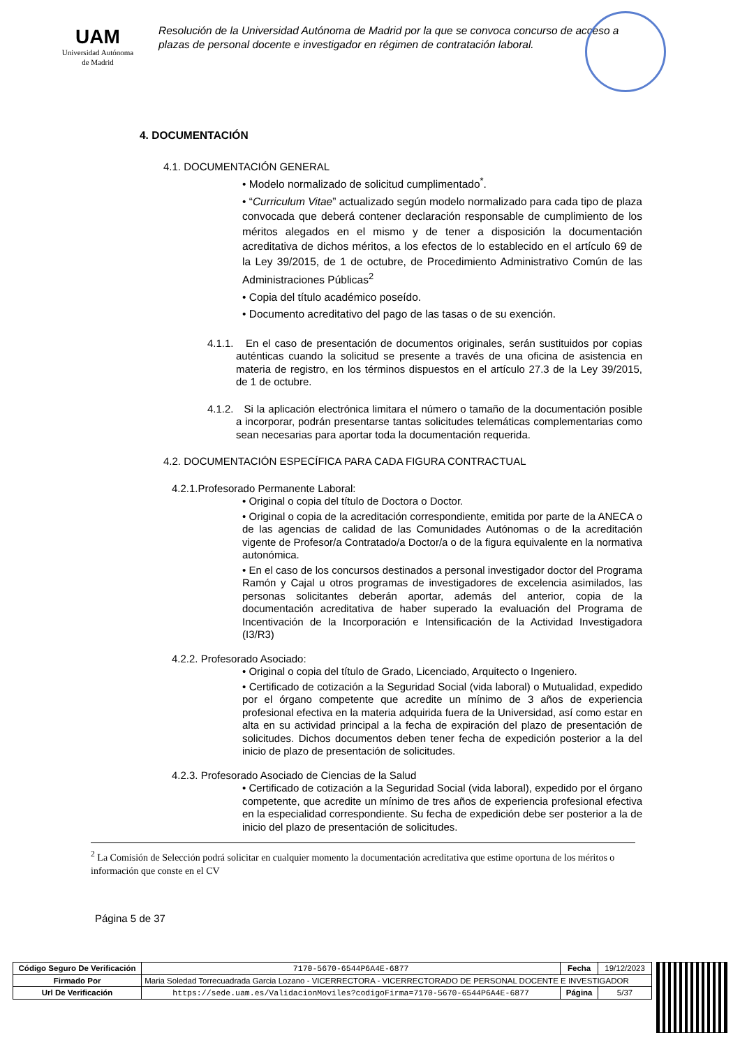UAM
Universidad Autónoma
de Madrid
Resolución de la Universidad Autónoma de Madrid por la que se convoca concurso de acceso a plazas de personal docente e investigador en régimen de contratación laboral.
4. DOCUMENTACIÓN
4.1. DOCUMENTACIÓN GENERAL
• Modelo normalizado de solicitud cumplimentado<sup>*</sup>.
• “Curriculum Vitae” actualizado según modelo normalizado para cada tipo de plaza convocada que deberá contener declaración responsable de cumplimiento de los méritos alegados en el mismo y de tener a disposición la documentación acreditativa de dichos méritos, a los efectos de lo establecido en el artículo 69 de la Ley 39/2015, de 1 de octubre, de Procedimiento Administrativo Común de las Administraciones Públicas<sup>2</sup>
• Copia del título académico poseído.
• Documento acreditativo del pago de las tasas o de su exención.
4.1.1. En el caso de presentación de documentos originales, serán sustituidos por copias auténticas cuando la solicitud se presente a través de una oficina de asistencia en materia de registro, en los términos dispuestos en el artículo 27.3 de la Ley 39/2015, de 1 de octubre.
4.1.2. Si la aplicación electrónica limitara el número o tamaño de la documentación posible a incorporar, podrán presentarse tantas solicitudes telemáticas complementarias como sean necesarias para aportar toda la documentación requerida.
4.2. DOCUMENTACIÓN ESPECÍFICA PARA CADA FIGURA CONTRACTUAL
4.2.1.Profesorado Permanente Laboral:
• Original o copia del título de Doctora o Doctor.
• Original o copia de la acreditación correspondiente, emitida por parte de la ANECA o de las agencias de calidad de las Comunidades Autónomas o de la acreditación vigente de Profesor/a Contratado/a Doctor/a o de la figura equivalente en la normativa autonómica.
• En el caso de los concursos destinados a personal investigador doctor del Programa Ramón y Cajal u otros programas de investigadores de excelencia asimilados, las personas solicitantes deberán aportar, además del anterior, copia de la documentación acreditativa de haber superado la evaluación del Programa de Incentivación de la Incorporación e Intensificación de la Actividad Investigadora (I3/R3)
4.2.2. Profesorado Asociado:
• Original o copia del título de Grado, Licenciado, Arquitecto o Ingeniero.
• Certificado de cotización a la Seguridad Social (vida laboral) o Mutualidad, expedido por el órgano competente que acredite un mínimo de 3 años de experiencia profesional efectiva en la materia adquirida fuera de la Universidad, así como estar en alta en su actividad principal a la fecha de expiración del plazo de presentación de solicitudes. Dichos documentos deben tener fecha de expedición posterior a la del inicio de plazo de presentación de solicitudes.
4.2.3. Profesorado Asociado de Ciencias de la Salud
• Certificado de cotización a la Seguridad Social (vida laboral), expedido por el órgano competente, que acredite un mínimo de tres años de experiencia profesional efectiva en la especialidad correspondiente. Su fecha de expedición debe ser posterior a la de inicio del plazo de presentación de solicitudes.
<sup>2</sup> La Comisión de Selección podrá solicitar en cualquier momento la documentación acreditativa que estime oportuna de los méritos o información que conste en el CV
Página 5 de 37
| Código Seguro De Verificación | 7170-5670-6544P6A4E-6877 | Fecha | 19/12/2023 |
| Firmado Por | Maria Soledad Torrecuadrada Garcia Lozano - VICERRECTORA - VICERRECTORADO DE PERSONAL DOCENTE E INVESTIGADOR | | |
| Url De Verificación | https://sede.uam.es/ValidacionMoviles?codigoFirma=7170-5670-6544P6A4E-6877 | Página | 5/37 |